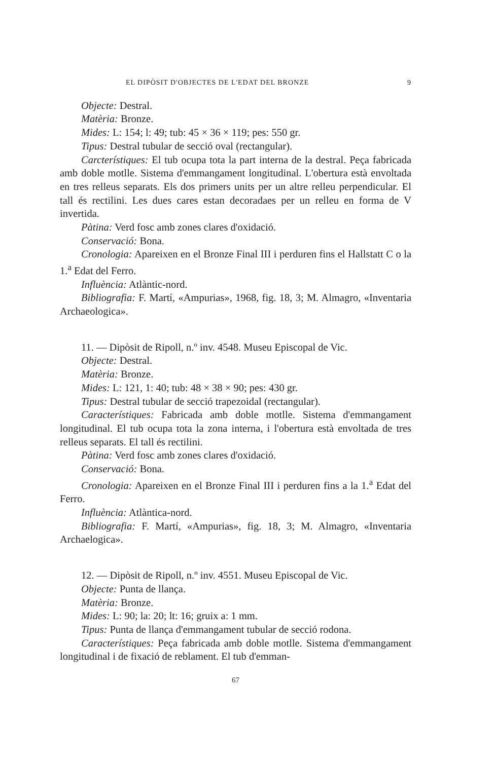EL DIPÒSIT D'OBJECTES DE L'EDAT DEL BRONZE 9
Objecte: Destral.
Matèria: Bronze.
Mides: L: 154; l: 49; tub: 45 × 36 × 119; pes: 550 gr.
Tipus: Destral tubular de secció oval (rectangular).
Carcterístiques: El tub ocupa tota la part interna de la destral. Peça fabricada amb doble motlle. Sistema d'emmangament longitudinal. L'obertura està envoltada en tres relleus separats. Els dos primers units per un altre relleu perpendicular. El tall és rectilini. Les dues cares estan decoradaes per un relleu en forma de V invertida.
Pàtina: Verd fosc amb zones clares d'oxidació.
Conservació: Bona.
Cronologia: Apareixen en el Bronze Final III i perduren fins el Hallstatt C o la 1.<sup>a</sup> Edat del Ferro.
Influència: Atlàntic-nord.
Bibliografia: F. Martí, «Ampurias», 1968, fig. 18, 3; M. Almagro, «Inventaria Archaeologica».
11. — Dipòsit de Ripoll, n.º inv. 4548. Museu Episcopal de Vic.
Objecte: Destral.
Matèria: Bronze.
Mides: L: 121, 1: 40; tub: 48 × 38 × 90; pes: 430 gr.
Tipus: Destral tubular de secció trapezoidal (rectangular).
Característiques: Fabricada amb doble motlle. Sistema d'emmangament longitudinal. El tub ocupa tota la zona interna, i l'obertura està envoltada de tres relleus separats. El tall és rectilini.
Pàtina: Verd fosc amb zones clares d'oxidació.
Conservació: Bona.
Cronologia: Apareixen en el Bronze Final III i perduren fins a la 1.<sup>a</sup> Edat del Ferro.
Influència: Atlàntica-nord.
Bibliografia: F. Martí, «Ampurias», fig. 18, 3; M. Almagro, «Inventaria Archaelogica».
12. — Dipòsit de Ripoll, n.º inv. 4551. Museu Episcopal de Vic.
Objecte: Punta de llança.
Matèria: Bronze.
Mides: L: 90; la: 20; lt: 16; gruix a: 1 mm.
Tipus: Punta de llança d'emmangament tubular de secció rodona.
Característiques: Peça fabricada amb doble motlle. Sistema d'emmangament longitudinal i de fixació de reblament. El tub d'emman-
67